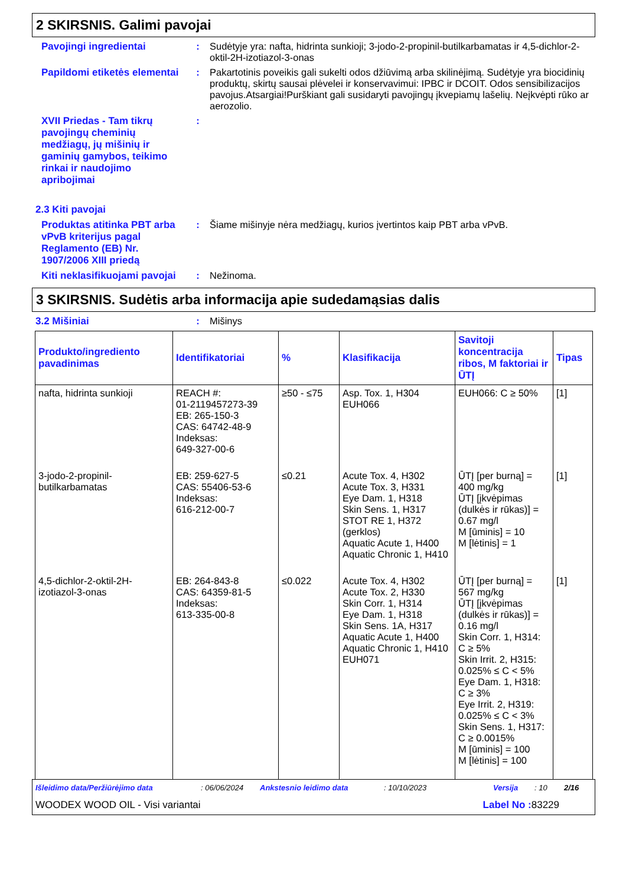2 SKIRSNIS. Galimi pavojai
Pavojingi ingredientai : Sudėtyje yra: nafta, hidrinta sunkioji; 3-jodo-2-propinil-butilkarbamatas ir 4,5-dichlor-2-oktil-2H-izotiazol-3-onas
Papildomi etiketės elementai
: Pakartotinis poveikis gali sukelti odos džiūvimą arba skilinėjimą. Sudėtyje yra biocidinių produktų, skirtų sausai plėvelei ir konservavimui: IPBC ir DCOIT. Odos sensibilizacijos pavojus.Atsargiai!Purškiant gali susidaryti pavojingų įkvepiamų lašelių. Neįkvėpti rūko ar aerozolio.
XVII Priedas - Tam tikrų pavojingų cheminių medžiagų, jų mišinių ir gaminių gamybos, teikimo rinkai ir naudojimo apribojimai
:
2.3 Kiti pavojai
Produktas atitinka PBT arba vPvB kriterijus pagal Reglamento (EB) Nr. 1907/2006 XIII priedą
: Šiame mišinyje nėra medžiagų, kurios įvertintos kaip PBT arba vPvB.
Kiti neklasifikuojami pavojai
: Nežinoma.
3 SKIRSNIS. Sudėtis arba informacija apie sudedamąsias dalis
3.2 Mišiniai : Mišinys
| Produkto/ingrediento pavadinimas | Identifikatoriai | % | Klasifikacija | Savitoji koncentracija ribos, M faktoriai ir ŪTĮ | Tipas |
| --- | --- | --- | --- | --- | --- |
| nafta, hidrinta sunkioji | REACH #: 01-2119457273-39 EB: 265-150-3 CAS: 64742-48-9 Indeksas: 649-327-00-6 | ≥50 - ≤75 | Asp. Tox. 1, H304 EUH066 | EUH066: C ≥ 50% | [1] |
| 3-jodo-2-propinil-butilkarbamatas | EB: 259-627-5 CAS: 55406-53-6 Indeksas: 616-212-00-7 | ≤0.21 | Acute Tox. 4, H302 Acute Tox. 3, H331 Eye Dam. 1, H318 Skin Sens. 1, H317 STOT RE 1, H372 (gerklos) Aquatic Acute 1, H400 Aquatic Chronic 1, H410 | ŪTĮ [per burną] = 400 mg/kg ŪTĮ [įkvėpimas (dulkės ir rūkas)] = 0.67 mg/l M [ūminis] = 10 M [lėtinis] = 1 | [1] |
| 4,5-dichlor-2-oktil-2H-izotiazol-3-onas | EB: 264-843-8 CAS: 64359-81-5 Indeksas: 613-335-00-8 | ≤0.022 | Acute Tox. 4, H302 Acute Tox. 2, H330 Skin Corr. 1, H314 Eye Dam. 1, H318 Skin Sens. 1A, H317 Aquatic Acute 1, H400 Aquatic Chronic 1, H410 EUH071 | ŪTĮ [per burną] = 567 mg/kg ŪTĮ [įkvėpimas (dulkės ir rūkas)] = 0.16 mg/l Skin Corr. 1, H314: C ≥ 5% Skin Irrit. 2, H315: 0.025% ≤ C < 5% Eye Dam. 1, H318: C ≥ 3% Eye Irrit. 2, H319: 0.025% ≤ C < 3% Skin Sens. 1, H317: C ≥ 0.0015% M [ūminis] = 100 M [lėtinis] = 100 | [1] |
Išleidimo data/Peržiūrėjimo data: 06/06/2024 Ankstesnio leidimo data: 10/10/2023 Versija: 10 2/16
WOODEX WOOD OIL - Visi variantai Label No : 83229